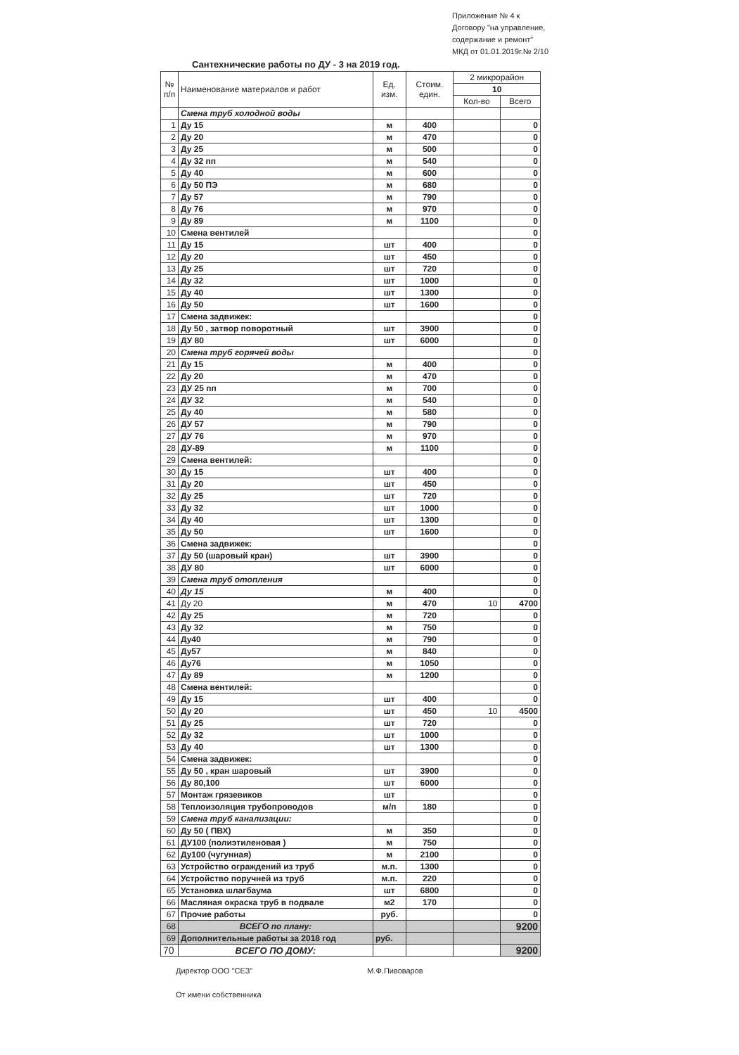Приложение № 4 к Договору "на управление, содержание и ремонт" МКД от 01.01.2019г.№ 2/10
Сантехнические работы по ДУ - 3 на 2019 год.
| № п/п | Наименование материалов и работ | Ед. изм. | Стоим. един. | 2 микрорайон | |
| --- | --- | --- | --- | --- | --- |
| | | | | 10 | |
| | | | | Кол-во | Всего |
| | Смена труб холодной воды | | | | |
| 1 | Ду 15 | м | 400 | | 0 |
| 2 | Ду 20 | м | 470 | | 0 |
| 3 | Ду 25 | м | 500 | | 0 |
| 4 | Ду 32 пп | м | 540 | | 0 |
| 5 | Ду 40 | м | 600 | | 0 |
| 6 | Ду 50 ПЭ | м | 680 | | 0 |
| 7 | Ду 57 | м | 790 | | 0 |
| 8 | Ду 76 | м | 970 | | 0 |
| 9 | Ду 89 | м | 1100 | | 0 |
| 10 | Смена вентилей | | | | 0 |
| 11 | Ду 15 | шт | 400 | | 0 |
| 12 | Ду 20 | шт | 450 | | 0 |
| 13 | Ду 25 | шт | 720 | | 0 |
| 14 | Ду 32 | шт | 1000 | | 0 |
| 15 | Ду 40 | шт | 1300 | | 0 |
| 16 | Ду 50 | шт | 1600 | | 0 |
| 17 | Смена задвижек: | | | | 0 |
| 18 | Ду 50 , затвор поворотный | шт | 3900 | | 0 |
| 19 | ДУ 80 | шт | 6000 | | 0 |
| 20 | Смена труб горячей воды | | | | 0 |
| 21 | Ду 15 | м | 400 | | 0 |
| 22 | Ду 20 | м | 470 | | 0 |
| 23 | ДУ 25 пп | м | 700 | | 0 |
| 24 | ДУ 32 | м | 540 | | 0 |
| 25 | Ду 40 | м | 580 | | 0 |
| 26 | ДУ 57 | м | 790 | | 0 |
| 27 | ДУ 76 | м | 970 | | 0 |
| 28 | ДУ-89 | м | 1100 | | 0 |
| 29 | Смена вентилей: | | | | 0 |
| 30 | Ду 15 | шт | 400 | | 0 |
| 31 | Ду 20 | шт | 450 | | 0 |
| 32 | Ду 25 | шт | 720 | | 0 |
| 33 | Ду 32 | шт | 1000 | | 0 |
| 34 | Ду 40 | шт | 1300 | | 0 |
| 35 | Ду 50 | шт | 1600 | | 0 |
| 36 | Смена задвижек: | | | | 0 |
| 37 | Ду 50 (шаровый кран) | шт | 3900 | | 0 |
| 38 | ДУ 80 | шт | 6000 | | 0 |
| 39 | Смена труб отопления | | | | 0 |
| 40 | Ду 15 | м | 400 | | 0 |
| 41 | Ду 20 | м | 470 | 10 | 4700 |
| 42 | Ду 25 | м | 720 | | 0 |
| 43 | Ду 32 | м | 750 | | 0 |
| 44 | Ду40 | м | 790 | | 0 |
| 45 | Ду57 | м | 840 | | 0 |
| 46 | Ду76 | м | 1050 | | 0 |
| 47 | Ду 89 | м | 1200 | | 0 |
| 48 | Смена вентилей: | | | | 0 |
| 49 | Ду 15 | шт | 400 | | 0 |
| 50 | Ду 20 | шт | 450 | 10 | 4500 |
| 51 | Ду 25 | шт | 720 | | 0 |
| 52 | Ду 32 | шт | 1000 | | 0 |
| 53 | Ду 40 | шт | 1300 | | 0 |
| 54 | Смена задвижек: | | | | 0 |
| 55 | Ду 50 , кран шаровый | шт | 3900 | | 0 |
| 56 | Ду 80,100 | шт | 6000 | | 0 |
| 57 | Монтаж грязевиков | шт | | | 0 |
| 58 | Теплоизоляция трубопроводов | м/п | 180 | | 0 |
| 59 | Смена труб канализации: | | | | 0 |
| 60 | Ду 50 ( ПВХ) | м | 350 | | 0 |
| 61 | ДУ100 (полиэтиленовая ) | м | 750 | | 0 |
| 62 | Ду100 (чугунная) | м | 2100 | | 0 |
| 63 | Устройство ограждений из труб | м.п. | 1300 | | 0 |
| 64 | Устройство поручней из труб | м.п. | 220 | | 0 |
| 65 | Установка шлагбаума | шт | 6800 | | 0 |
| 66 | Масляная окраска труб в подвале | м2 | 170 | | 0 |
| 67 | Прочие работы | руб. | | | 0 |
| 68 | ВСЕГО по плану: | | | | 9200 |
| 69 | Дополнительные работы за 2018 год | руб. | | | |
| 70 | ВСЕГО ПО ДОМУ: | | | | 9200 |
Директор ООО "СЕЗ" М.Ф.Пивоваров
От имени собственника